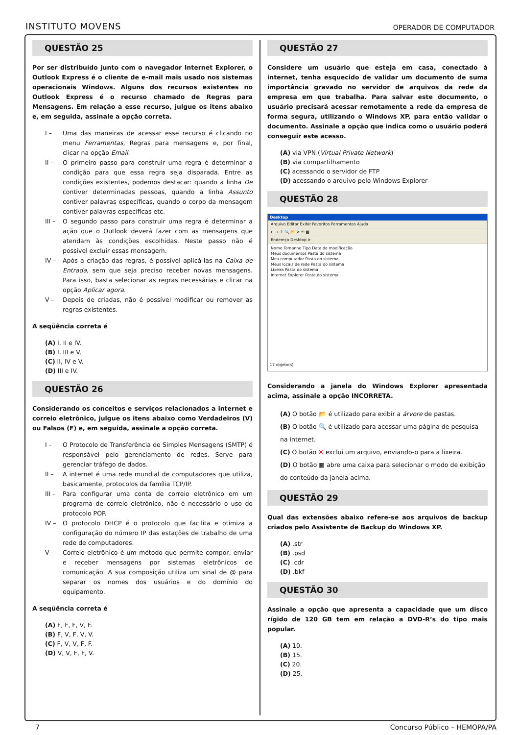INSTITUTO MOVENS
OPERADOR DE COMPUTADOR
QUESTÃO 25
Por ser distribuído junto com o navegador Internet Explorer, o Outlook Express é o cliente de e-mail mais usado nos sistemas operacionais Windows. Alguns dos recursos existentes no Outlook Express é o recurso chamado de Regras para Mensagens. Em relação a esse recurso, julgue os itens abaixo e, em seguida, assinale a opção correta.
I – Uma das maneiras de acessar esse recurso é clicando no menu Ferramentas, Regras para mensagens e, por final, clicar na opção Email.
II – O primeiro passo para construir uma regra é determinar a condição para que essa regra seja disparada. Entre as condições existentes, podemos destacar: quando a linha De contiver determinadas pessoas, quando a linha Assunto contiver palavras específicas, quando o corpo da mensagem contiver palavras específicas etc.
III – O segundo passo para construir uma regra é determinar a ação que o Outlook deverá fazer com as mensagens que atendam às condições escolhidas. Neste passo não é possível excluir essas mensagem.
IV – Após a criação das regras, é possível aplicá-las na Caixa de Entrada, sem que seja preciso receber novas mensagens. Para isso, basta selecionar as regras necessárias e clicar na opção Aplicar agora.
V – Depois de criadas, não é possível modificar ou remover as regras existentes.
A seqüência correta é
(A) I, II e IV.
(B) I, III e V.
(C) II, IV e V.
(D) III e IV.
QUESTÃO 26
Considerando os conceitos e serviços relacionados a internet e correio eletrônico, julgue os itens abaixo como Verdadeiros (V) ou Falsos (F) e, em seguida, assinale a opção correta.
I – O Protocolo de Transferência de Simples Mensagens (SMTP) é responsável pelo gerenciamento de redes. Serve para gerenciar tráfego de dados.
II – A internet é uma rede mundial de computadores que utiliza, basicamente, protocolos da família TCP/IP.
III – Para configurar uma conta de correio eletrônico em um programa de correio eletrônico, não é necessário o uso do protocolo POP.
IV – O protocolo DHCP é o protocolo que facilita e otimiza a configuração do número IP das estações de trabalho de uma rede de computadores.
V – Correio eletrônico é um método que permite compor, enviar e receber mensagens por sistemas eletrônicos de comunicação. A sua composição utiliza um sinal de @ para separar os nomes dos usuários e do domínio do equipamento.
A seqüência correta é
(A) F, F, F, V, F.
(B) F, V, F, V, V.
(C) F, V, V, F, F.
(D) V, V, F, F, V.
QUESTÃO 27
Considere um usuário que esteja em casa, conectado à internet, tenha esquecido de validar um documento de suma importância gravado no servidor de arquivos da rede da empresa em que trabalha. Para salvar este documento, o usuário precisará acessar remotamente a rede da empresa de forma segura, utilizando o Windows XP, para então validar o documento. Assinale a opção que indica como o usuário poderá conseguir este acesso.
(A) via VPN (Virtual Private Network)
(B) via compartilhamento
(C) acessando o servidor de FTP
(D) acessando o arquivo pelo Windows Explorer
QUESTÃO 28
Desktop
Arquivo Editar Exibir Favoritos Ferramentas Ajuda
← → ↑ 🔍 📂 ✕ ↶ ▦
Endereço Desktop Ir
Nome Tamanho Tipo Data de modificação
Meus documentos Pasta do sistema
Meu computador Pasta do sistema
Meus locais de rede Pasta do sistema
Lixeira Pasta do sistema
Internet Explorer Pasta do sistema
17 objeto(s)
Considerando a janela do Windows Explorer apresentada acima, assinale a opção INCORRETA.
(A) O botão 📂 é utilizado para exibir a árvore de pastas.
(B) O botão 🔍 é utilizado para acessar uma página de pesquisa na internet.
(C) O botão ✕ exclui um arquivo, enviando-o para a lixeira.
(D) O botão ▦ abre uma caixa para selecionar o modo de exibição do conteúdo da janela acima.
QUESTÃO 29
Qual das extensões abaixo refere-se aos arquivos de backup criados pelo Assistente de Backup do Windows XP.
(A) .str
(B) .psd
(C) .cdr
(D) .bkf
QUESTÃO 30
Assinale a opção que apresenta a capacidade que um disco rígido de 120 GB tem em relação a DVD-R’s do tipo mais popular.
(A) 10.
(B) 15.
(C) 20.
(D) 25.
7 Concurso Público – HEMOPA/PA